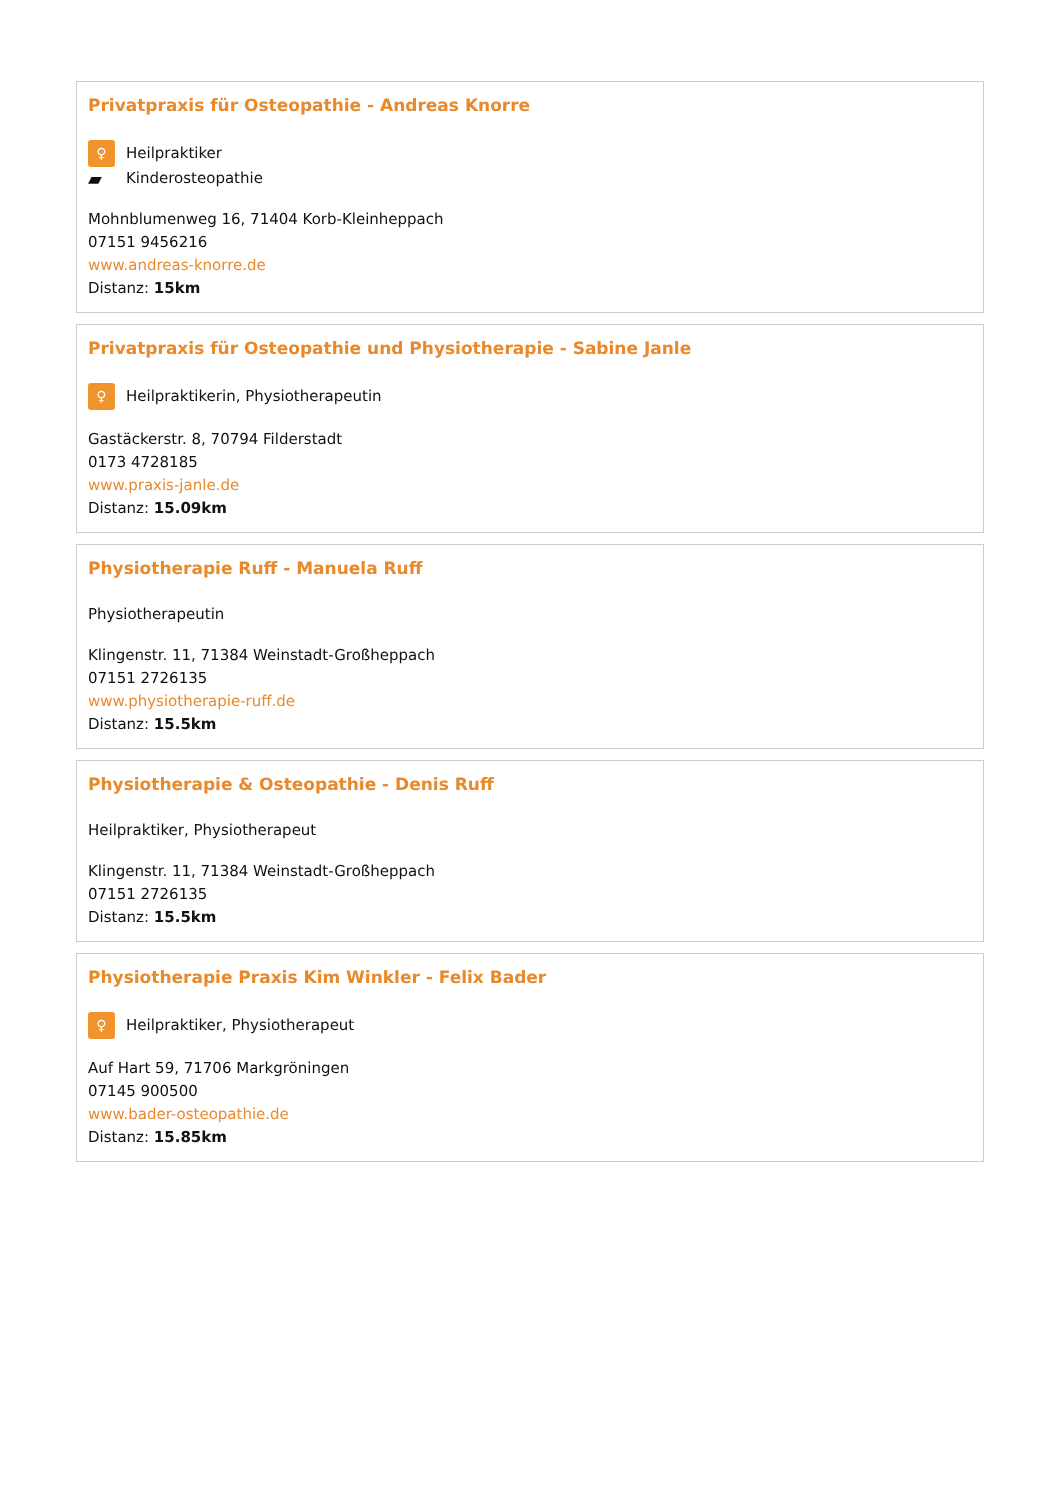Privatpraxis für Osteopathie - Andreas Knorre
♀ Heilpraktiker
▰ Kinderosteopathie
Mohnblumenweg 16, 71404 Korb-Kleinheppach
07151 9456216
www.andreas-knorre.de
Distanz: 15km
Privatpraxis für Osteopathie und Physiotherapie - Sabine Janle
♀ Heilpraktikerin, Physiotherapeutin
Gastäckerstr. 8, 70794 Filderstadt
0173 4728185
www.praxis-janle.de
Distanz: 15.09km
Physiotherapie Ruff - Manuela Ruff
Physiotherapeutin
Klingenstr. 11, 71384 Weinstadt-Großheppach
07151 2726135
www.physiotherapie-ruff.de
Distanz: 15.5km
Physiotherapie & Osteopathie - Denis Ruff
Heilpraktiker, Physiotherapeut
Klingenstr. 11, 71384 Weinstadt-Großheppach
07151 2726135
Distanz: 15.5km
Physiotherapie Praxis Kim Winkler - Felix Bader
♀ Heilpraktiker, Physiotherapeut
Auf Hart 59, 71706 Markgröningen
07145 900500
www.bader-osteopathie.de
Distanz: 15.85km